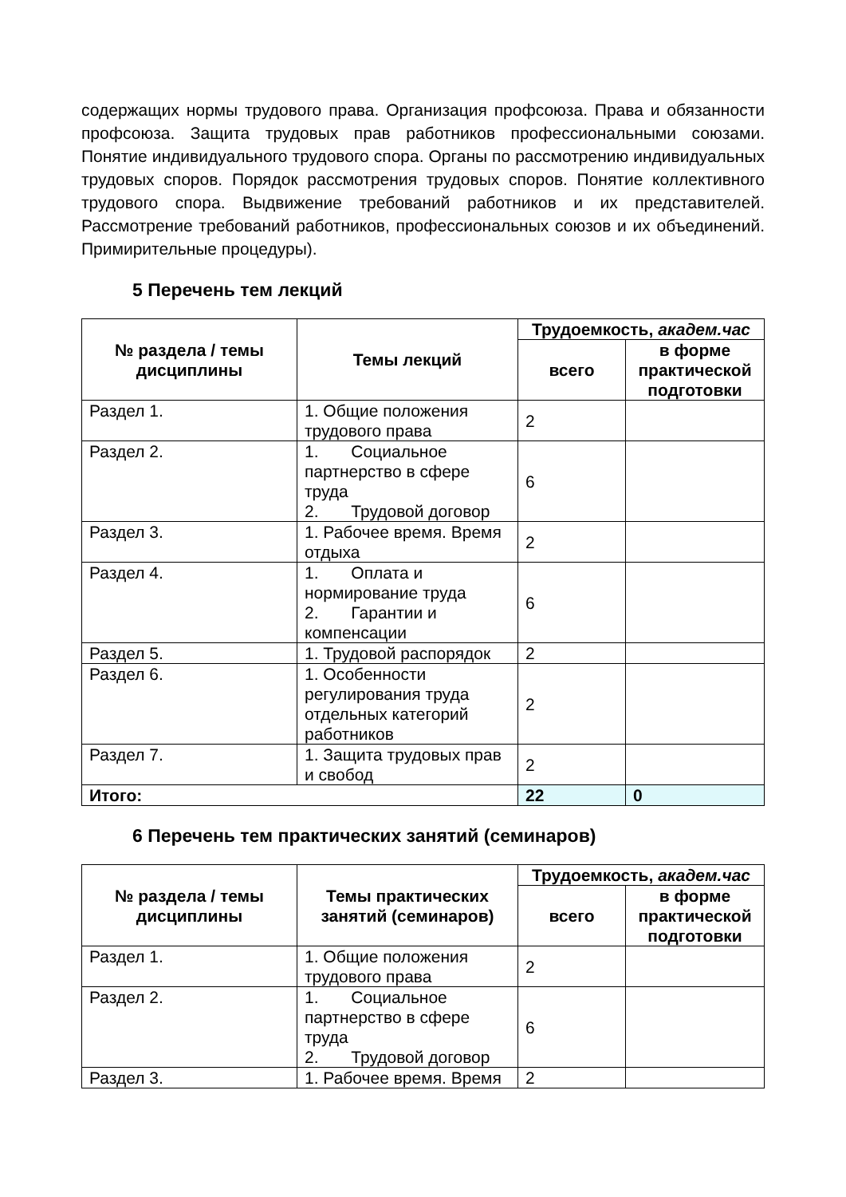содержащих нормы трудового права. Организация профсоюза. Права и обязанности профсоюза. Защита трудовых прав работников профессиональными союзами. Понятие индивидуального трудового спора. Органы по рассмотрению индивидуальных трудовых споров. Порядок рассмотрения трудовых споров. Понятие коллективного трудового спора. Выдвижение требований работников и их представителей. Рассмотрение требований работников, профессиональных союзов и их объединений. Примирительные процедуры).
5 Перечень тем лекций
| № раздела / темы дисциплины | Темы лекций | Трудоемкость, академ.час | |
| --- | --- | --- | --- |
| | | всего | в форме практической подготовки |
| Раздел 1. | 1. Общие положения трудового права | 2 | |
| Раздел 2. | 1. Социальное партнерство в сфере труда 2. Трудовой договор | 6 | |
| Раздел 3. | 1. Рабочее время. Время отдыха | 2 | |
| Раздел 4. | 1. Оплата и нормирование труда 2. Гарантии и компенсации | 6 | |
| Раздел 5. | 1. Трудовой распорядок | 2 | |
| Раздел 6. | 1. Особенности регулирования труда отдельных категорий работников | 2 | |
| Раздел 7. | 1. Защита трудовых прав и свобод | 2 | |
| Итого: | | 22 | 0 |
6 Перечень тем практических занятий (семинаров)
| № раздела / темы дисциплины | Темы практических занятий (семинаров) | Трудоемкость, академ.час | |
| --- | --- | --- | --- |
| | | всего | в форме практической подготовки |
| Раздел 1. | 1. Общие положения трудового права | 2 | |
| Раздел 2. | 1. Социальное партнерство в сфере труда 2. Трудовой договор | 6 | |
| Раздел 3. | 1. Рабочее время. Время | 2 | |